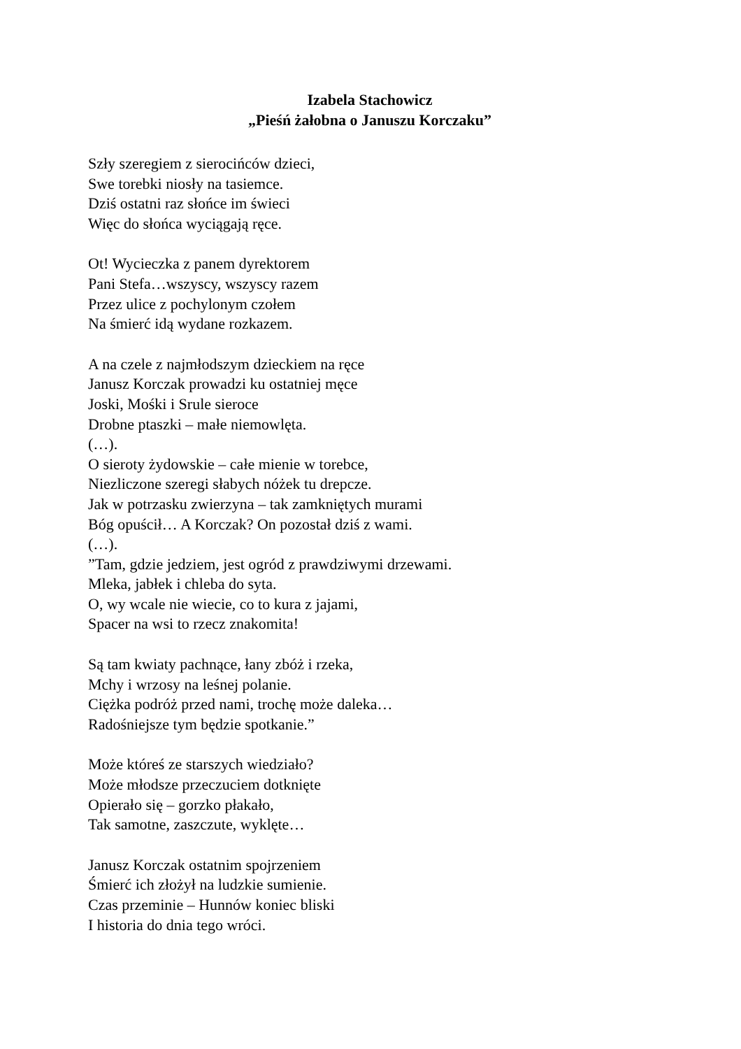Izabela Stachowicz
„Pieśń żałobna o Januszu Korczaku”
Szły szeregiem z sierocińców dzieci,
Swe torebki niosły na tasiemce.
Dziś ostatni raz słońce im świeci
Więc do słońca wyciągają ręce.
Ot! Wycieczka z panem dyrektorem
Pani Stefa…wszyscy, wszyscy razem
Przez ulice z pochylonym czołem
Na śmierć idą wydane rozkazem.
A na czele z najmłodszym dzieckiem na ręce
Janusz Korczak prowadzi ku ostatniej męce
Joski, Mośki i Srule sieroce
Drobne ptaszki – małe niemowlęta.
(…).
O sieroty żydowskie – całe mienie w torebce,
Niezliczone szeregi słabych nóżek tu drepcze.
Jak w potrzasku zwierzyna – tak zamkniętych murami
Bóg opuścił… A Korczak? On pozostał dziś z wami.
(…).
”Tam, gdzie jedziem, jest ogród z prawdziwymi drzewami.
Mleka, jabłek i chleba do syta.
O, wy wcale nie wiecie, co to kura z jajami,
Spacer na wsi to rzecz znakomita!
Są tam kwiaty pachnące, łany zbóż i rzeka,
Mchy i wrzosy na leśnej polanie.
Ciężka podróż przed nami, trochę może daleka…
Radośniejsze tym będzie spotkanie.”
Może któreś ze starszych wiedziało?
Może młodsze przeczuciem dotknięte
Opierało się – gorzko płakało,
Tak samotne, zaszczute, wyklęte…
Janusz Korczak ostatnim spojrzeniem
Śmierć ich złożył na ludzkie sumienie.
Czas przeminie – Hunnów koniec bliski
I historia do dnia tego wróci.